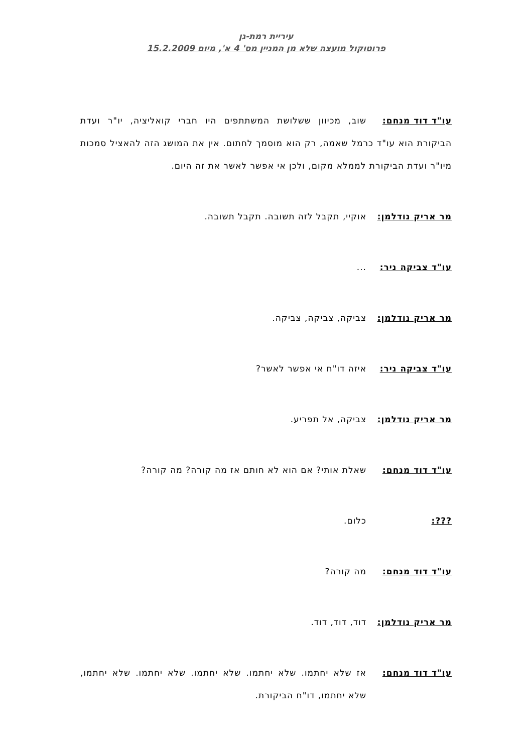עיריית רמת-גן
פרוטוקול מועצה שלא מן המניין מס' 4 א', מיום 15.2.2009
עו"ד דוד מנחם: שוב, מכיוון ששלושת המשתתפים היו חברי קואליציה, יו"ר ועדת הביקורת הוא עו"ד כרמל שאמה, רק הוא מוסמך לחתום. אין את המושג הזה להאציל סמכות מיו"ר ועדת הביקורת לממלא מקום, ולכן אי אפשר לאשר את זה היום.
מר אריק נודלמן: אוקיי, תקבל לזה תשובה. תקבל תשובה.
עו"ד צביקה ניר: ...
מר אריק נודלמן: צביקה, צביקה, צביקה.
עו"ד צביקה ניר: איזה דו"ח אי אפשר לאשר?
מר אריק נודלמן: צביקה, אל תפריע.
עו"ד דוד מנחם: שאלת אותי? אם הוא לא חותם אז מה קורה? מה קורה?
???: כלום.
עו"ד דוד מנחם: מה קורה?
מר אריק נודלמן: דוד, דוד, דוד.
עו"ד דוד מנחם: אז שלא יחתמו. שלא יחתמו. שלא יחתמו. שלא יחתמו. שלא יחתמו, שלא יחתמו, דו"ח הביקורת.